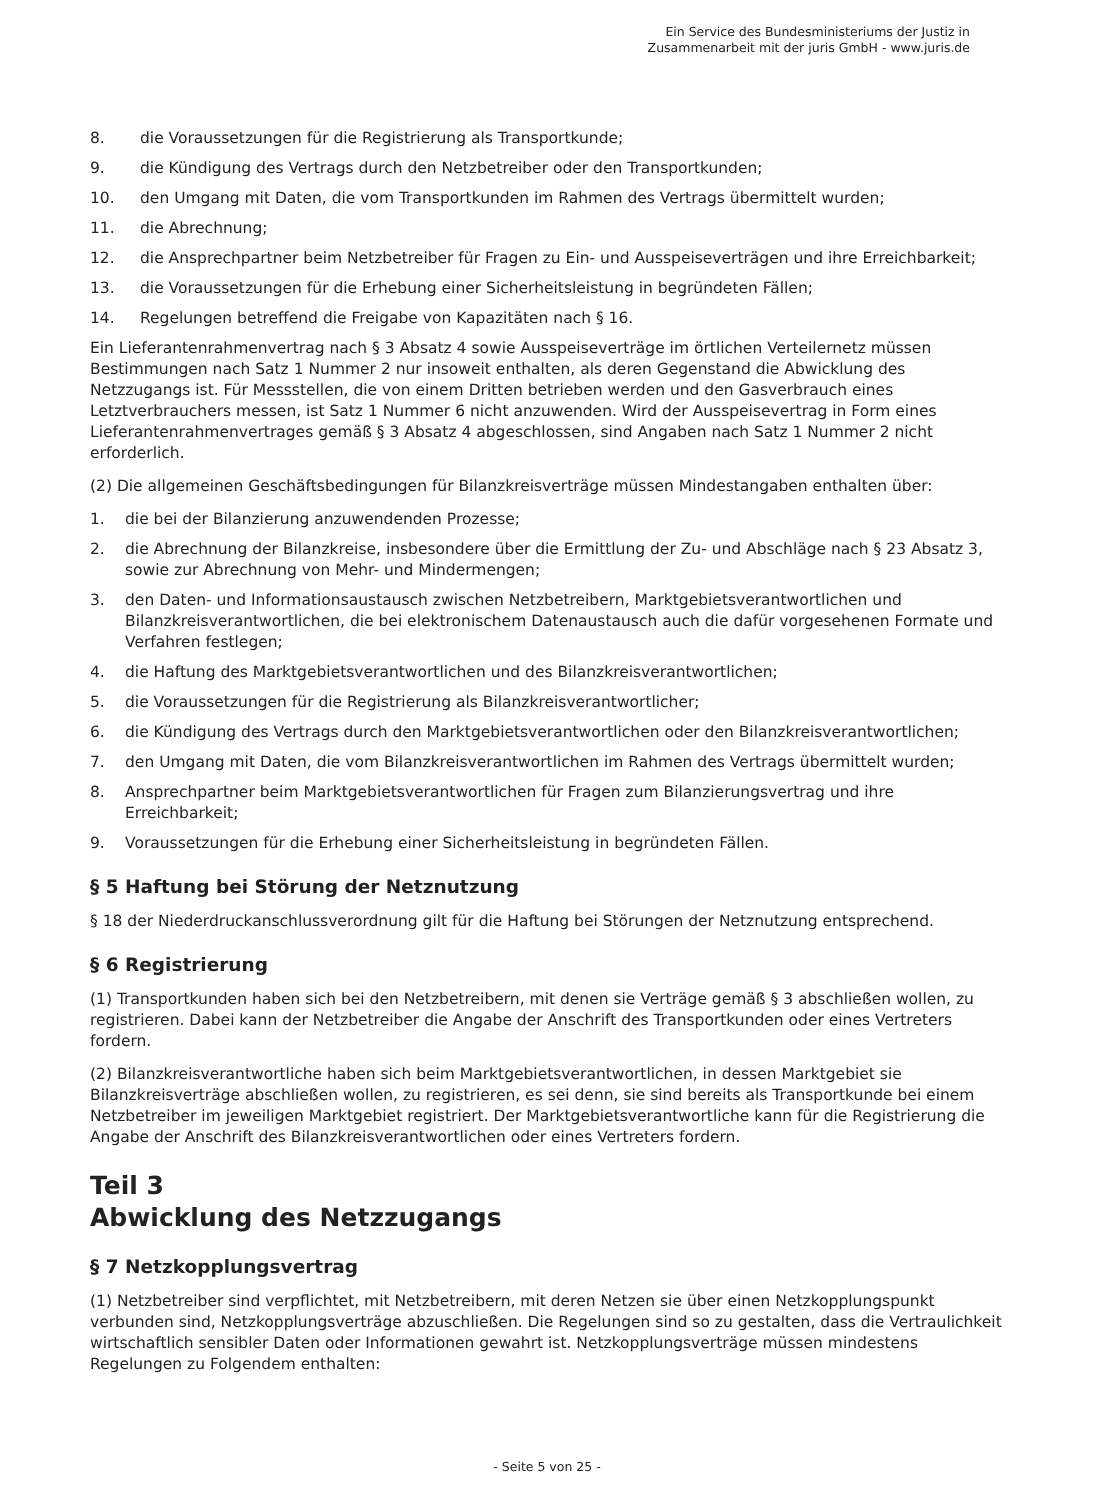Ein Service des Bundesministeriums der Justiz in
Zusammenarbeit mit der juris GmbH - www.juris.de
8. die Voraussetzungen für die Registrierung als Transportkunde;
9. die Kündigung des Vertrags durch den Netzbetreiber oder den Transportkunden;
10. den Umgang mit Daten, die vom Transportkunden im Rahmen des Vertrags übermittelt wurden;
11. die Abrechnung;
12. die Ansprechpartner beim Netzbetreiber für Fragen zu Ein- und Ausspeiseverträgen und ihre Erreichbarkeit;
13. die Voraussetzungen für die Erhebung einer Sicherheitsleistung in begründeten Fällen;
14. Regelungen betreffend die Freigabe von Kapazitäten nach § 16.
Ein Lieferantenrahmenvertrag nach § 3 Absatz 4 sowie Ausspeiseverträge im örtlichen Verteilernetz müssen Bestimmungen nach Satz 1 Nummer 2 nur insoweit enthalten, als deren Gegenstand die Abwicklung des Netzzugangs ist. Für Messstellen, die von einem Dritten betrieben werden und den Gasverbrauch eines Letztverbrauchers messen, ist Satz 1 Nummer 6 nicht anzuwenden. Wird der Ausspeisevertrag in Form eines Lieferantenrahmenvertrages gemäß § 3 Absatz 4 abgeschlossen, sind Angaben nach Satz 1 Nummer 2 nicht erforderlich.
(2) Die allgemeinen Geschäftsbedingungen für Bilanzkreisverträge müssen Mindestangaben enthalten über:
1. die bei der Bilanzierung anzuwendenden Prozesse;
2. die Abrechnung der Bilanzkreise, insbesondere über die Ermittlung der Zu- und Abschläge nach § 23 Absatz 3, sowie zur Abrechnung von Mehr- und Mindermengen;
3. den Daten- und Informationsaustausch zwischen Netzbetreibern, Marktgebietsverantwortlichen und Bilanzkreisverantwortlichen, die bei elektronischem Datenaustausch auch die dafür vorgesehenen Formate und Verfahren festlegen;
4. die Haftung des Marktgebietsverantwortlichen und des Bilanzkreisverantwortlichen;
5. die Voraussetzungen für die Registrierung als Bilanzkreisverantwortlicher;
6. die Kündigung des Vertrags durch den Marktgebietsverantwortlichen oder den Bilanzkreisverantwortlichen;
7. den Umgang mit Daten, die vom Bilanzkreisverantwortlichen im Rahmen des Vertrags übermittelt wurden;
8. Ansprechpartner beim Marktgebietsverantwortlichen für Fragen zum Bilanzierungsvertrag und ihre Erreichbarkeit;
9. Voraussetzungen für die Erhebung einer Sicherheitsleistung in begründeten Fällen.
§ 5 Haftung bei Störung der Netznutzung
§ 18 der Niederdruckanschlussverordnung gilt für die Haftung bei Störungen der Netznutzung entsprechend.
§ 6 Registrierung
(1) Transportkunden haben sich bei den Netzbetreibern, mit denen sie Verträge gemäß § 3 abschließen wollen, zu registrieren. Dabei kann der Netzbetreiber die Angabe der Anschrift des Transportkunden oder eines Vertreters fordern.
(2) Bilanzkreisverantwortliche haben sich beim Marktgebietsverantwortlichen, in dessen Marktgebiet sie Bilanzkreisverträge abschließen wollen, zu registrieren, es sei denn, sie sind bereits als Transportkunde bei einem Netzbetreiber im jeweiligen Marktgebiet registriert. Der Marktgebietsverantwortliche kann für die Registrierung die Angabe der Anschrift des Bilanzkreisverantwortlichen oder eines Vertreters fordern.
Teil 3
Abwicklung des Netzzugangs
§ 7 Netzkopplungsvertrag
(1) Netzbetreiber sind verpflichtet, mit Netzbetreibern, mit deren Netzen sie über einen Netzkopplungspunkt verbunden sind, Netzkopplungsverträge abzuschließen. Die Regelungen sind so zu gestalten, dass die Vertraulichkeit wirtschaftlich sensibler Daten oder Informationen gewahrt ist. Netzkopplungsverträge müssen mindestens Regelungen zu Folgendem enthalten:
- Seite 5 von 25 -